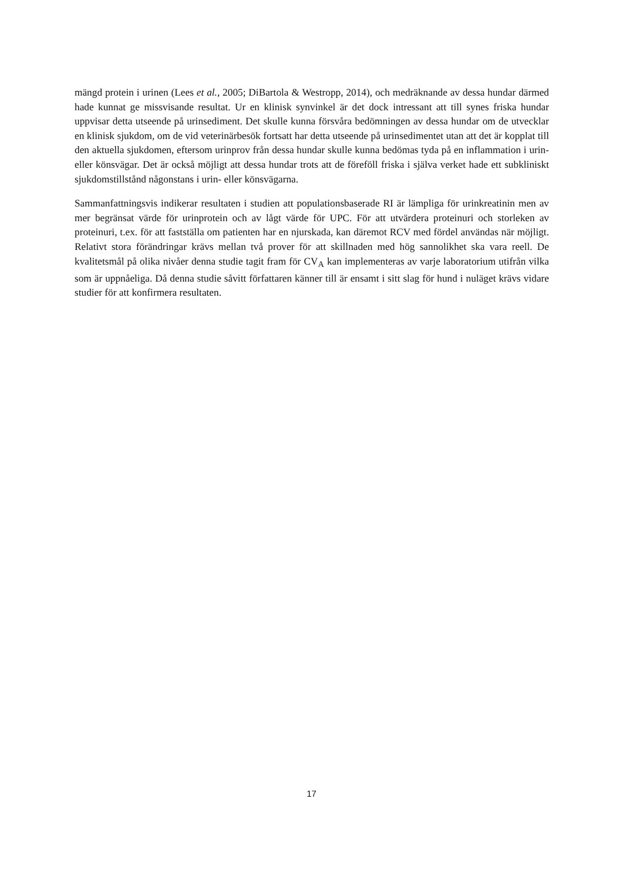mängd protein i urinen (Lees et al., 2005; DiBartola & Westropp, 2014), och medräknande av dessa hundar därmed hade kunnat ge missvisande resultat. Ur en klinisk synvinkel är det dock intressant att till synes friska hundar uppvisar detta utseende på urinsediment. Det skulle kunna försvåra bedömningen av dessa hundar om de utvecklar en klinisk sjukdom, om de vid veterinärbesök fortsatt har detta utseende på urinsedimentet utan att det är kopplat till den aktuella sjukdomen, eftersom urinprov från dessa hundar skulle kunna bedömas tyda på en inflammation i urin- eller könsvägar. Det är också möjligt att dessa hundar trots att de föreföll friska i själva verket hade ett subkliniskt sjukdomstillstånd någonstans i urin- eller könsvägarna.
Sammanfattningsvis indikerar resultaten i studien att populationsbaserade RI är lämpliga för urinkreatinin men av mer begränsat värde för urinprotein och av lågt värde för UPC. För att utvärdera proteinuri och storleken av proteinuri, t.ex. för att fastställa om patienten har en njurskada, kan däremot RCV med fördel användas när möjligt. Relativt stora förändringar krävs mellan två prover för att skillnaden med hög sannolikhet ska vara reell. De kvalitetsmål på olika nivåer denna studie tagit fram för CV<sub>A</sub> kan implementeras av varje laboratorium utifrån vilka som är uppnåeliga. Då denna studie såvitt författaren känner till är ensamt i sitt slag för hund i nuläget krävs vidare studier för att konfirmera resultaten.
17